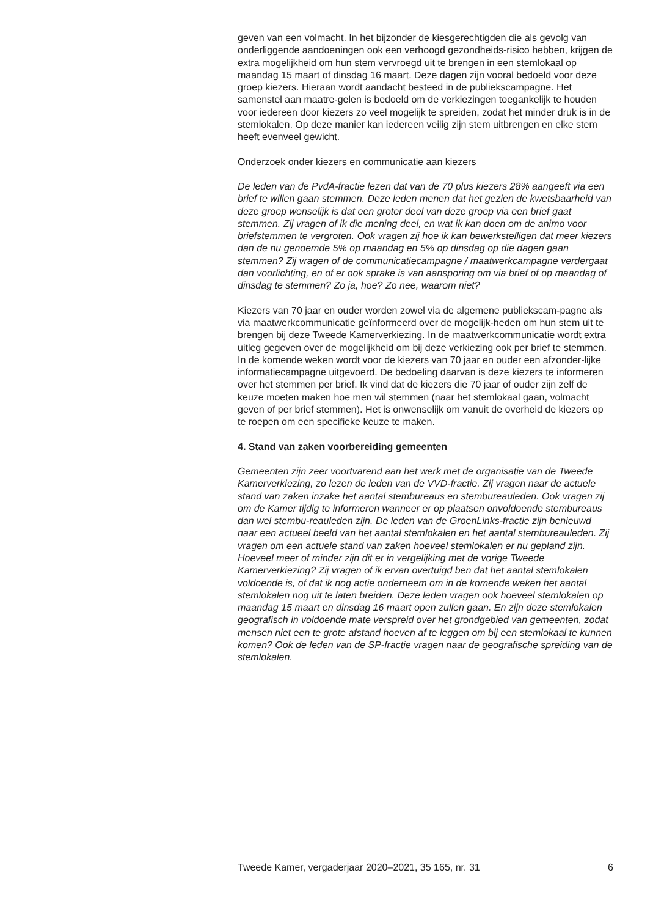geven van een volmacht. In het bijzonder de kiesgerechtigden die als gevolg van onderliggende aandoeningen ook een verhoogd gezondheids-risico hebben, krijgen de extra mogelijkheid om hun stem vervroegd uit te brengen in een stemlokaal op maandag 15 maart of dinsdag 16 maart. Deze dagen zijn vooral bedoeld voor deze groep kiezers. Hieraan wordt aandacht besteed in de publiekscampagne. Het samenstel aan maatre-gelen is bedoeld om de verkiezingen toegankelijk te houden voor iedereen door kiezers zo veel mogelijk te spreiden, zodat het minder druk is in de stemlokalen. Op deze manier kan iedereen veilig zijn stem uitbrengen en elke stem heeft evenveel gewicht.
Onderzoek onder kiezers en communicatie aan kiezers
De leden van de PvdA-fractie lezen dat van de 70 plus kiezers 28% aangeeft via een brief te willen gaan stemmen. Deze leden menen dat het gezien de kwetsbaarheid van deze groep wenselijk is dat een groter deel van deze groep via een brief gaat stemmen. Zij vragen of ik die mening deel, en wat ik kan doen om de animo voor briefstemmen te vergroten. Ook vragen zij hoe ik kan bewerkstelligen dat meer kiezers dan de nu genoemde 5% op maandag en 5% op dinsdag op die dagen gaan stemmen? Zij vragen of de communicatiecampagne / maatwerkcampagne verdergaat dan voorlichting, en of er ook sprake is van aansporing om via brief of op maandag of dinsdag te stemmen? Zo ja, hoe? Zo nee, waarom niet?
Kiezers van 70 jaar en ouder worden zowel via de algemene publiekscam-pagne als via maatwerkcommunicatie geïnformeerd over de mogelijk-heden om hun stem uit te brengen bij deze Tweede Kamerverkiezing. In de maatwerkcommunicatie wordt extra uitleg gegeven over de mogelijkheid om bij deze verkiezing ook per brief te stemmen. In de komende weken wordt voor de kiezers van 70 jaar en ouder een afzonder-lijke informatiecampagne uitgevoerd. De bedoeling daarvan is deze kiezers te informeren over het stemmen per brief. Ik vind dat de kiezers die 70 jaar of ouder zijn zelf de keuze moeten maken hoe men wil stemmen (naar het stemlokaal gaan, volmacht geven of per brief stemmen). Het is onwenselijk om vanuit de overheid de kiezers op te roepen om een specifieke keuze te maken.
4. Stand van zaken voorbereiding gemeenten
Gemeenten zijn zeer voortvarend aan het werk met de organisatie van de Tweede Kamerverkiezing, zo lezen de leden van de VVD-fractie. Zij vragen naar de actuele stand van zaken inzake het aantal stembureaus en stembureauleden. Ook vragen zij om de Kamer tijdig te informeren wanneer er op plaatsen onvoldoende stembureaus dan wel stembu-reauleden zijn. De leden van de GroenLinks-fractie zijn benieuwd naar een actueel beeld van het aantal stemlokalen en het aantal stembureauleden. Zij vragen om een actuele stand van zaken hoeveel stemlokalen er nu gepland zijn. Hoeveel meer of minder zijn dit er in vergelijking met de vorige Tweede Kamerverkiezing? Zij vragen of ik ervan overtuigd ben dat het aantal stemlokalen voldoende is, of dat ik nog actie onderneem om in de komende weken het aantal stemlokalen nog uit te laten breiden. Deze leden vragen ook hoeveel stemlokalen op maandag 15 maart en dinsdag 16 maart open zullen gaan. En zijn deze stemlokalen geografisch in voldoende mate verspreid over het grondgebied van gemeenten, zodat mensen niet een te grote afstand hoeven af te leggen om bij een stemlokaal te kunnen komen? Ook de leden van de SP-fractie vragen naar de geografische spreiding van de stemlokalen.
Tweede Kamer, vergaderjaar 2020–2021, 35 165, nr. 31 6